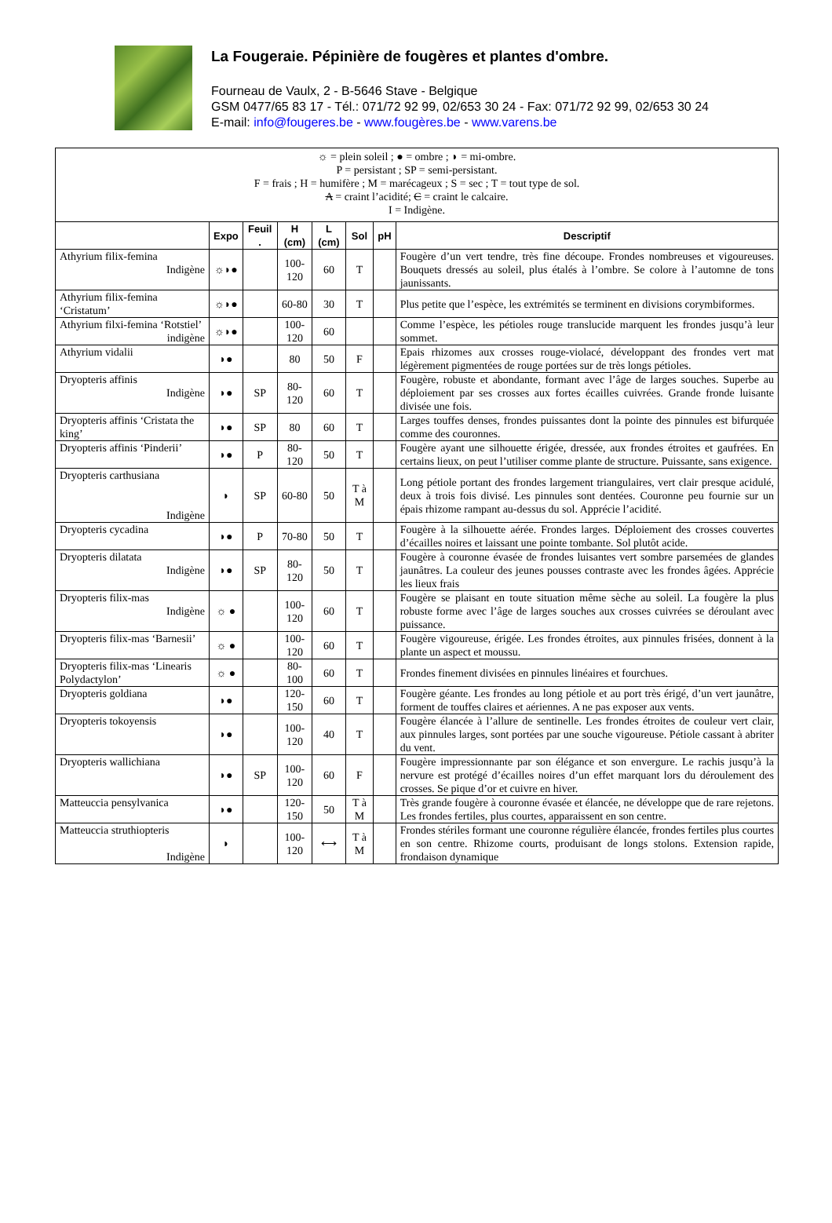La Fougeraie. Pépinière de fougères et plantes d'ombre.
Fourneau de Vaulx, 2 - B-5646 Stave - Belgique
GSM 0477/65 83 17 - Tél.: 071/72 92 99, 02/653 30 24 - Fax: 071/72 92 99, 02/653 30 24
E-mail: info@fougeres.be - www.fougères.be - www.varens.be
| ☼ = plein soleil ; ● = ombre ; ◗ = mi-ombre. P = persistant ; SP = semi-persistant. F = frais ; H = humifère ; M = marécageux ; S = sec ; T = tout type de sol. A = craint l’acidité; C = craint le calcaire. I = Indigène. | | | | | | | |
| | Expo | Feuil . | H (cm) | L (cm) | Sol | pH | Descriptif |
| Athyrium filix-femina Indigène | ☼◗● | | 100-120 | 60 | T | | Fougère d’un vert tendre, très fine découpe. Frondes nombreuses et vigoureuses. Bouquets dressés au soleil, plus étalés à l’ombre. Se colore à l’automne de tons jaunissants. |
| Athyrium filix-femina ‘Cristatum’ | ☼◗● | | 60-80 | 30 | T | | Plus petite que l’espèce, les extrémités se terminent en divisions corymbiformes. |
| Athyrium filxi-femina ‘Rotstiel’ indigène | ☼◗● | | 100-120 | 60 | | | Comme l’espèce, les pétioles rouge translucide marquent les frondes jusqu’à leur sommet. |
| Athyrium vidalii | ◗● | | 80 | 50 | F | | Epais rhizomes aux crosses rouge-violacé, développant des frondes vert mat légèrement pigmentées de rouge portées sur de très longs pétioles. |
| Dryopteris affinis Indigène | ◗● | SP | 80-120 | 60 | T | | Fougère, robuste et abondante, formant avec l’âge de larges souches. Superbe au déploiement par ses crosses aux fortes écailles cuivrées. Grande fronde luisante divisée une fois. |
| Dryopteris affinis ‘Cristata the king’ | ◗● | SP | 80 | 60 | T | | Larges touffes denses, frondes puissantes dont la pointe des pinnules est bifurquée comme des couronnes. |
| Dryopteris affinis ‘Pinderii’ | ◗● | P | 80-120 | 50 | T | | Fougère ayant une silhouette érigée, dressée, aux frondes étroites et gaufrées. En certains lieux, on peut l’utiliser comme plante de structure. Puissante, sans exigence. |
| Dryopteris carthusiana Indigène | ◗ | SP | 60-80 | 50 | T à M | | Long pétiole portant des frondes largement triangulaires, vert clair presque acidulé, deux à trois fois divisé. Les pinnules sont dentées. Couronne peu fournie sur un épais rhizome rampant au-dessus du sol. Apprécie l’acidité. |
| Dryopteris cycadina | ◗● | P | 70-80 | 50 | T | | Fougère à la silhouette aérée. Frondes larges. Déploiement des crosses couvertes d’écailles noires et laissant une pointe tombante. Sol plutôt acide. |
| Dryopteris dilatata Indigène | ◗● | SP | 80-120 | 50 | T | | Fougère à couronne évasée de frondes luisantes vert sombre parsemées de glandes jaunâtres. La couleur des jeunes pousses contraste avec les frondes âgées. Apprécie les lieux frais |
| Dryopteris filix-mas Indigène | ☼ ● | | 100-120 | 60 | T | | Fougère se plaisant en toute situation même sèche au soleil. La fougère la plus robuste forme avec l’âge de larges souches aux crosses cuivrées se déroulant avec puissance. |
| Dryopteris filix-mas ‘Barnesii’ | ☼ ● | | 100-120 | 60 | T | | Fougère vigoureuse, érigée. Les frondes étroites, aux pinnules frisées, donnent à la plante un aspect et moussu. |
| Dryopteris filix-mas ‘Linearis Polydactylon’ | ☼ ● | | 80-100 | 60 | T | | Frondes finement divisées en pinnules linéaires et fourchues. |
| Dryopteris goldiana | ◗● | | 120-150 | 60 | T | | Fougère géante. Les frondes au long pétiole et au port très érigé, d’un vert jaunâtre, forment de touffes claires et aériennes. A ne pas exposer aux vents. |
| Dryopteris tokoyensis | ◗● | | 100-120 | 40 | T | | Fougère élancée à l’allure de sentinelle. Les frondes étroites de couleur vert clair, aux pinnules larges, sont portées par une souche vigoureuse. Pétiole cassant à abriter du vent. |
| Dryopteris wallichiana | ◗● | SP | 100-120 | 60 | F | | Fougère impressionnante par son élégance et son envergure. Le rachis jusqu’à la nervure est protégé d’écailles noires d’un effet marquant lors du déroulement des crosses. Se pique d’or et cuivre en hiver. |
| Matteuccia pensylvanica | ◗● | | 120-150 | 50 | T à M | | Très grande fougère à couronne évasée et élancée, ne développe que de rare rejetons. Les frondes fertiles, plus courtes, apparaissent en son centre. |
| Matteuccia struthiopteris Indigène | ◗ | | 100-120 | ⟷ | T à M | | Frondes stériles formant une couronne régulière élancée, frondes fertiles plus courtes en son centre. Rhizome courts, produisant de longs stolons. Extension rapide, frondaison dynamique |